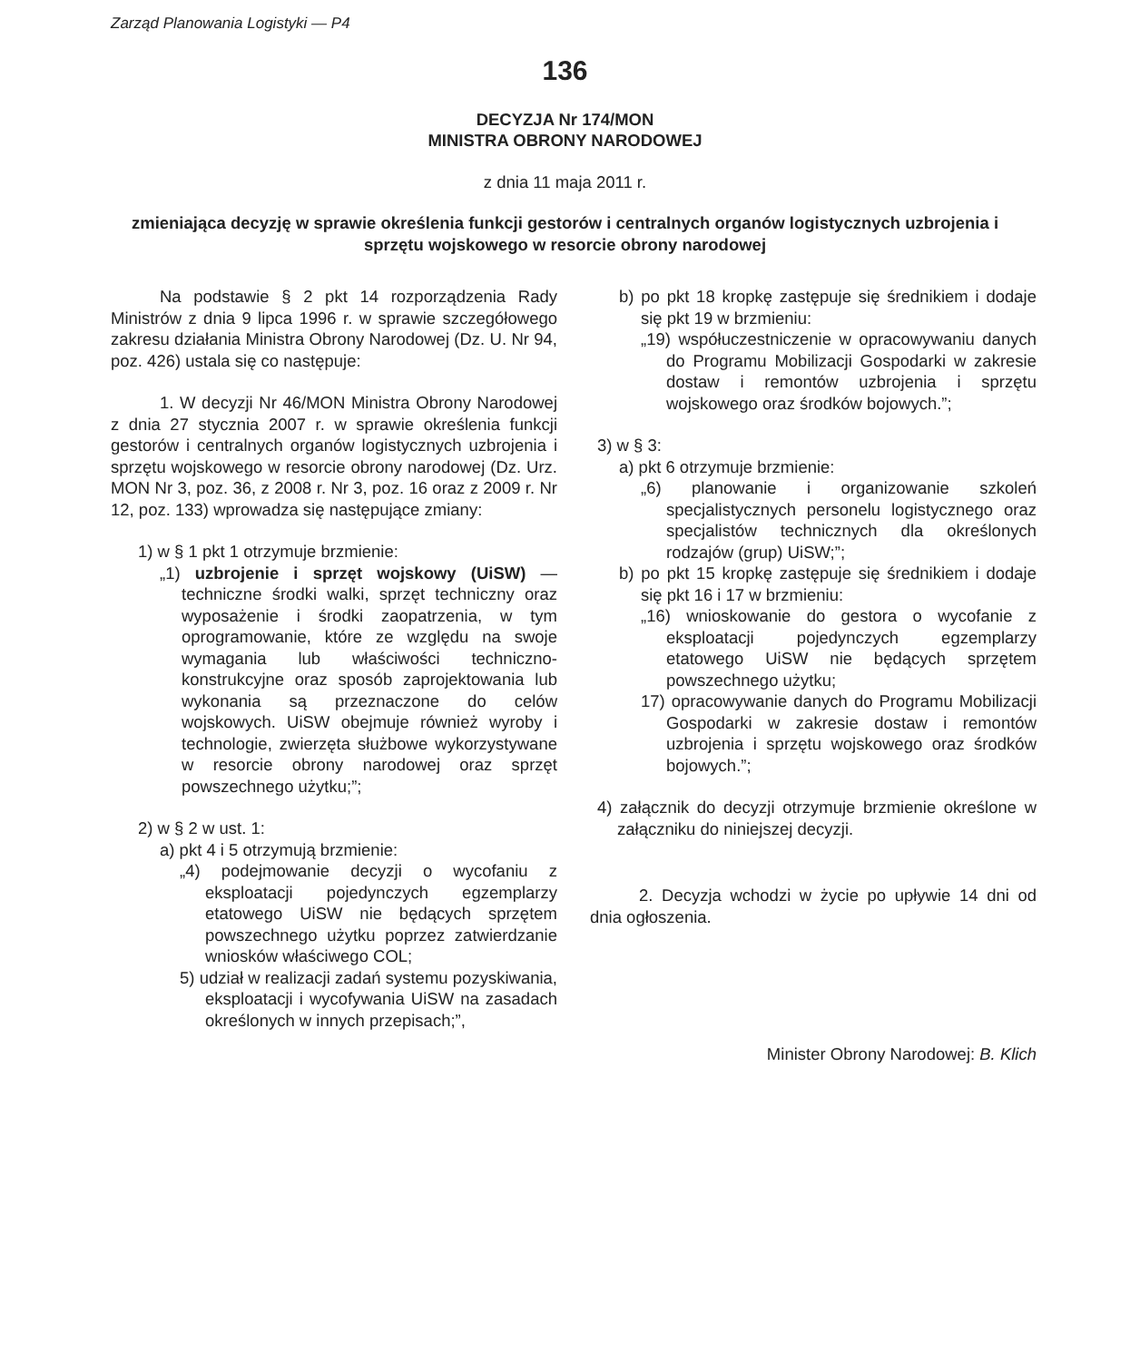Zarząd Planowania Logistyki — P4
136
DECYZJA Nr 174/MON
MINISTRA OBRONY NARODOWEJ
z dnia 11 maja 2011 r.
zmieniająca decyzję w sprawie określenia funkcji gestorów i centralnych organów logistycznych uzbrojenia i sprzętu wojskowego w resorcie obrony narodowej
Na podstawie § 2 pkt 14 rozporządzenia Rady Ministrów z dnia 9 lipca 1996 r. w sprawie szczegółowego zakresu działania Ministra Obrony Narodowej (Dz. U. Nr 94, poz. 426) ustala się co następuje:
1. W decyzji Nr 46/MON Ministra Obrony Narodowej z dnia 27 stycznia 2007 r. w sprawie określenia funkcji gestorów i centralnych organów logistycznych uzbrojenia i sprzętu wojskowego w resorcie obrony narodowej (Dz. Urz. MON Nr 3, poz. 36, z 2008 r. Nr 3, poz. 16 oraz z 2009 r. Nr 12, poz. 133) wprowadza się następujące zmiany:
1) w § 1 pkt 1 otrzymuje brzmienie:
„1) uzbrojenie i sprzęt wojskowy (UiSW) — techniczne środki walki, sprzęt techniczny oraz wyposażenie i środki zaopatrzenia, w tym oprogramowanie, które ze względu na swoje wymagania lub właściwości techniczno-konstrukcyjne oraz sposób zaprojektowania lub wykonania są przeznaczone do celów wojskowych. UiSW obejmuje również wyroby i technologie, zwierzęta służbowe wykorzystywane w resorcie obrony narodowej oraz sprzęt powszechnego użytku;”;
2) w § 2 w ust. 1:
a) pkt 4 i 5 otrzymują brzmienie:
„4) podejmowanie decyzji o wycofaniu z eksploatacji pojedynczych egzemplarzy etatowego UiSW nie będących sprzętem powszechnego użytku poprzez zatwierdzanie wniosków właściwego COL;
5) udział w realizacji zadań systemu pozyskiwania, eksploatacji i wycofywania UiSW na zasadach określonych w innych przepisach;”,
b) po pkt 18 kropkę zastępuje się średnikiem i dodaje się pkt 19 w brzmieniu:
„19) współuczestniczenie w opracowywaniu danych do Programu Mobilizacji Gospodarki w zakresie dostaw i remontów uzbrojenia i sprzętu wojskowego oraz środków bojowych.”;
3) w § 3:
a) pkt 6 otrzymuje brzmienie:
„6) planowanie i organizowanie szkoleń specjalistycznych personelu logistycznego oraz specjalistów technicznych dla określonych rodzajów (grup) UiSW;”;
b) po pkt 15 kropkę zastępuje się średnikiem i dodaje się pkt 16 i 17 w brzmieniu:
„16) wnioskowanie do gestora o wycofanie z eksploatacji pojedynczych egzemplarzy etatowego UiSW nie będących sprzętem powszechnego użytku;
17) opracowywanie danych do Programu Mobilizacji Gospodarki w zakresie dostaw i remontów uzbrojenia i sprzętu wojskowego oraz środków bojowych.”;
4) załącznik do decyzji otrzymuje brzmienie określone w załączniku do niniejszej decyzji.
2. Decyzja wchodzi w życie po upływie 14 dni od dnia ogłoszenia.
Minister Obrony Narodowej: B. Klich